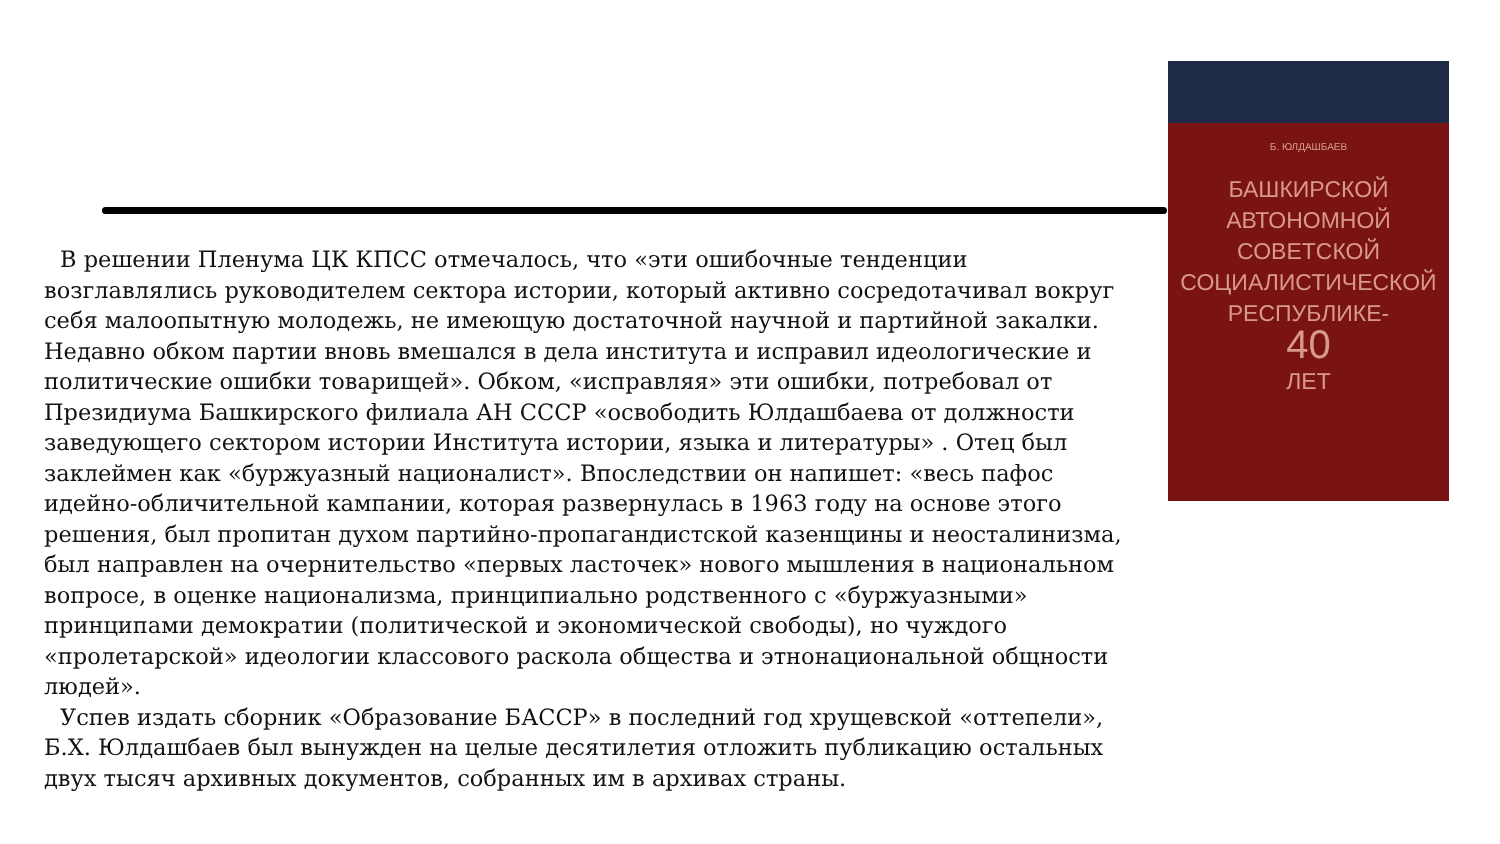Б. ЮЛДАШБАЕВ
БАШКИРСКОЙ
АВТОНОМНОЙ
СОВЕТСКОЙ
СОЦИАЛИСТИЧЕСКОЙ
РЕСПУБЛИКЕ-
40
ЛЕТ
В решении Пленума ЦК КПСС отмечалось, что «эти ошибочные тенденции возглавлялись руководителем сектора истории, который активно сосредотачивал вокруг себя малоопытную молодежь, не имеющую достаточной научной и партийной закалки. Недавно обком партии вновь вмешался в дела института и исправил идеологические и политические ошибки товарищей». Обком, «исправляя» эти ошибки, потребовал от Президиума Башкирского филиала АН СССР «освободить Юлдашбаева от должности заведующего сектором истории Института истории, языка и литературы» . Отец был заклеймен как «буржуазный националист». Впоследствии он напишет: «весь пафос идейно-обличительной кампании, которая развернулась в 1963 году на основе этого решения, был пропитан духом партийно-пропагандистской казенщины и неосталинизма, был направлен на очернительство «первых ласточек» нового мышления в национальном вопросе, в оценке национализма, принципиально родственного с «буржуазными» принципами демократии (политической и экономической свободы), но чуждого «пролетарской» идеологии классового раскола общества и этнонациональной общности людей».
Успев издать сборник «Образование БАССР» в последний год хрущевской «оттепели», Б.Х. Юлдашбаев был вынужден на целые десятилетия отложить публикацию остальных двух тысяч архивных документов, собранных им в архивах страны.